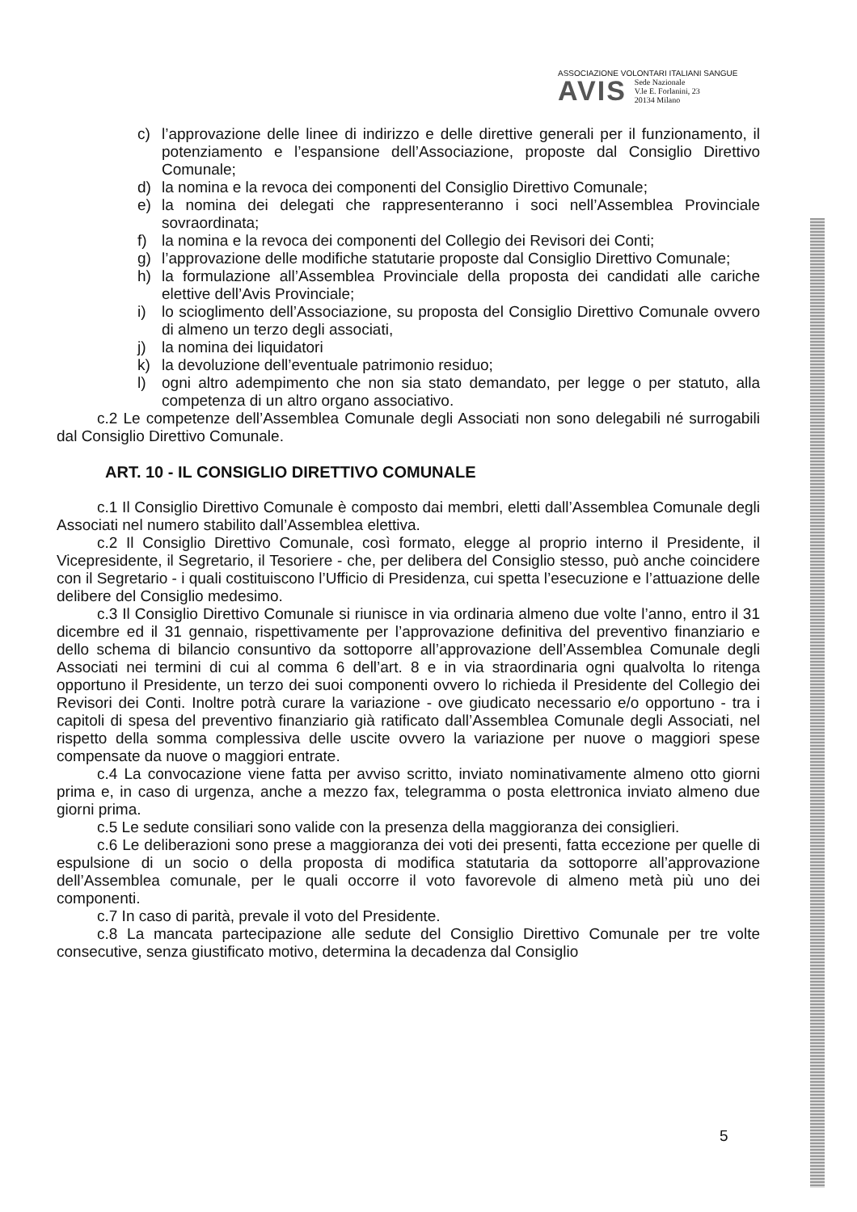ASSOCIAZIONE VOLONTARI ITALIANI SANGUE
AVIS Sede Nazionale
V.le E. Forlanini, 23
20134 Milano
c) l’approvazione delle linee di indirizzo e delle direttive generali per il funzionamento, il potenziamento e l’espansione dell’Associazione, proposte dal Consiglio Direttivo Comunale;
d) la nomina e la revoca dei componenti del Consiglio Direttivo Comunale;
e) la nomina dei delegati che rappresenteranno i soci nell’Assemblea Provinciale sovraordinata;
f) la nomina e la revoca dei componenti del Collegio dei Revisori dei Conti;
g) l’approvazione delle modifiche statutarie proposte dal Consiglio Direttivo Comunale;
h) la formulazione all’Assemblea Provinciale della proposta dei candidati alle cariche elettive dell’Avis Provinciale;
i) lo scioglimento dell’Associazione, su proposta del Consiglio Direttivo Comunale ovvero di almeno un terzo degli associati,
j) la nomina dei liquidatori
k) la devoluzione dell’eventuale patrimonio residuo;
l) ogni altro adempimento che non sia stato demandato, per legge o per statuto, alla competenza di un altro organo associativo.
c.2 Le competenze dell’Assemblea Comunale degli Associati non sono delegabili né surrogabili dal Consiglio Direttivo Comunale.
ART. 10 - IL CONSIGLIO DIRETTIVO COMUNALE
c.1 Il Consiglio Direttivo Comunale è composto dai membri, eletti dall’Assemblea Comunale degli Associati nel numero stabilito dall’Assemblea elettiva.
c.2 Il Consiglio Direttivo Comunale, così formato, elegge al proprio interno il Presidente, il Vicepresidente, il Segretario, il Tesoriere - che, per delibera del Consiglio stesso, può anche coincidere con il Segretario - i quali costituiscono l’Ufficio di Presidenza, cui spetta l’esecuzione e l’attuazione delle delibere del Consiglio medesimo.
c.3 Il Consiglio Direttivo Comunale si riunisce in via ordinaria almeno due volte l’anno, entro il 31 dicembre ed il 31 gennaio, rispettivamente per l’approvazione definitiva del preventivo finanziario e dello schema di bilancio consuntivo da sottoporre all’approvazione dell’Assemblea Comunale degli Associati nei termini di cui al comma 6 dell’art. 8 e in via straordinaria ogni qualvolta lo ritenga opportuno il Presidente, un terzo dei suoi componenti ovvero lo richieda il Presidente del Collegio dei Revisori dei Conti. Inoltre potrà curare la variazione - ove giudicato necessario e/o opportuno - tra i capitoli di spesa del preventivo finanziario già ratificato dall’Assemblea Comunale degli Associati, nel rispetto della somma complessiva delle uscite ovvero la variazione per nuove o maggiori spese compensate da nuove o maggiori entrate.
c.4 La convocazione viene fatta per avviso scritto, inviato nominativamente almeno otto giorni prima e, in caso di urgenza, anche a mezzo fax, telegramma o posta elettronica inviato almeno due giorni prima.
c.5 Le sedute consiliari sono valide con la presenza della maggioranza dei consiglieri.
c.6 Le deliberazioni sono prese a maggioranza dei voti dei presenti, fatta eccezione per quelle di espulsione di un socio o della proposta di modifica statutaria da sottoporre all’approvazione dell’Assemblea comunale, per le quali occorre il voto favorevole di almeno metà più uno dei componenti.
c.7 In caso di parità, prevale il voto del Presidente.
c.8 La mancata partecipazione alle sedute del Consiglio Direttivo Comunale per tre volte consecutive, senza giustificato motivo, determina la decadenza dal Consiglio
5